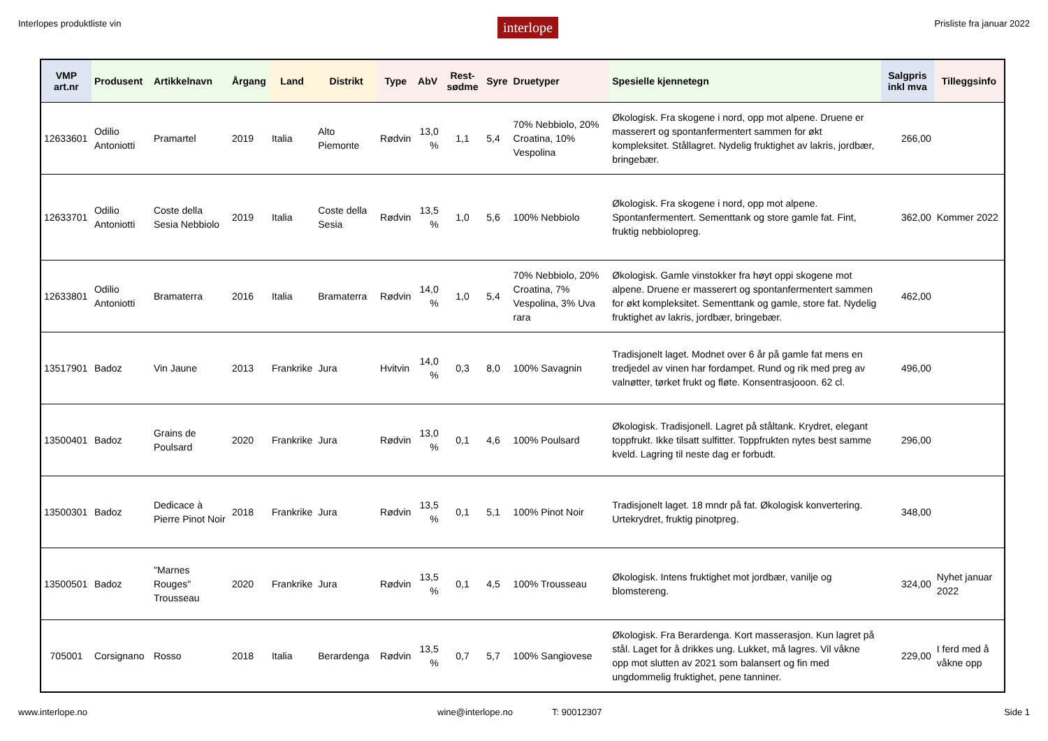Interlopes produktliste vin interlope Prisliste fra januar 2022
| VMP art.nr | Produsent | Artikkelnavn | Årgang | Land | Distrikt | Type | AbV | Rest-sødme | Syre | Druetyper | Spesielle kjennetegn | Salgpris inkl mva | Tilleggsinfo |
| --- | --- | --- | --- | --- | --- | --- | --- | --- | --- | --- | --- | --- | --- |
| 12633601 | Odilio Antoniotti | Pramartel | 2019 | Italia | Alto Piemonte | Rødvin | 13,0 % | 1,1 | 5,4 | 70% Nebbiolo, 20% Croatina, 10% Vespolina | Økologisk. Fra skogene i nord, opp mot alpene. Druene er masserert og spontanfermentert sammen for økt kompleksitet. Stållagret. Nydelig fruktighet av lakris, jordbær, bringebær. | 266,00 | |
| 12633701 | Odilio Antoniotti | Coste della Sesia Nebbiolo | 2019 | Italia | Coste della Sesia | Rødvin | 13,5 % | 1,0 | 5,6 | 100% Nebbiolo | Økologisk. Fra skogene i nord, opp mot alpene. Spontanfermentert. Sementtank og store gamle fat. Fint, fruktig nebbiolopreg. | 362,00 | Kommer 2022 |
| 12633801 | Odilio Antoniotti | Bramaterra | 2016 | Italia | Bramaterra | Rødvin | 14,0 % | 1,0 | 5,4 | 70% Nebbiolo, 20% Croatina, 7% Vespolina, 3% Uva rara | Økologisk. Gamle vinstokker fra høyt oppi skogene mot alpene. Druene er masserert og spontanfermentert sammen for økt kompleksitet. Sementtank og gamle, store fat. Nydelig fruktighet av lakris, jordbær, bringebær. | 462,00 | |
| 13517901 | Badoz | Vin Jaune | 2013 | Frankrike | Jura | Hvitvin | 14,0 % | 0,3 | 8,0 | 100% Savagnin | Tradisjonelt laget. Modnet over 6 år på gamle fat mens en tredjedel av vinen har fordampet. Rund og rik med preg av valnøtter, tørket frukt og fløte. Konsentrasjooon. 62 cl. | 496,00 | |
| 13500401 | Badoz | Grains de Poulsard | 2020 | Frankrike | Jura | Rødvin | 13,0 % | 0,1 | 4,6 | 100% Poulsard | Økologisk. Tradisjonell. Lagret på ståltank. Krydret, elegant toppfrukt. Ikke tilsatt sulfitter. Toppfrukten nytes best samme kveld. Lagring til neste dag er forbudt. | 296,00 | |
| 13500301 | Badoz | Dedicace à Pierre Pinot Noir | 2018 | Frankrike | Jura | Rødvin | 13,5 % | 0,1 | 5,1 | 100% Pinot Noir | Tradisjonelt laget. 18 mndr på fat. Økologisk konvertering. Urtekrydret, fruktig pinotpreg. | 348,00 | |
| 13500501 | Badoz | "Marnes Rouges" Trousseau | 2020 | Frankrike | Jura | Rødvin | 13,5 % | 0,1 | 4,5 | 100% Trousseau | Økologisk. Intens fruktighet mot jordbær, vanilje og blomstereng. | 324,00 | Nyhet januar 2022 |
| 705001 | Corsignano | Rosso | 2018 | Italia | Berardenga | Rødvin | 13,5 % | 0,7 | 5,7 | 100% Sangiovese | Økologisk. Fra Berardenga. Kort masserasjon. Kun lagret på stål. Laget for å drikkes ung. Lukket, må lagres. Vil våkne opp mot slutten av 2021 som balansert og fin med ungdommelig fruktighet, pene tanniner. | 229,00 | I ferd med å våkne opp |
www.interlope.no wine@interlope.no T: 90012307 Side 1